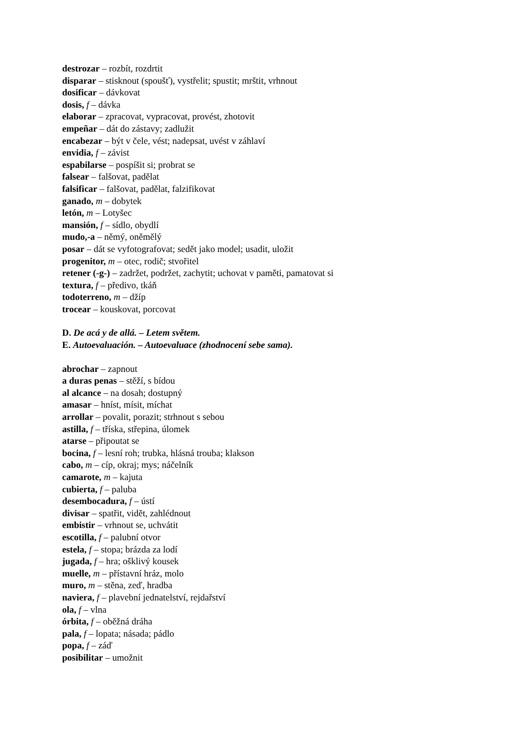destrozar – rozbít, rozdrtit
disparar – stisknout (spoušť), vystřelit; spustit; mrštit, vrhnout
dosificar – dávkovat
dosis, f – dávka
elaborar – zpracovat, vypracovat, provést, zhotovit
empeñar – dát do zástavy; zadlužit
encabezar – být v čele, vést; nadepsat, uvést v záhlaví
envidia, f – závist
espabilarse – pospíšit si; probrat se
falsear – falšovat, padělat
falsificar – falšovat, padělat, falzifikovat
ganado, m – dobytek
letón, m – Lotyšec
mansión, f – sídlo, obydlí
mudo,-a – němý, oněmělý
posar – dát se vyfotografovat; sedět jako model; usadit, uložit
progenitor, m – otec, rodič; stvořitel
retener (-g-) – zadržet, podržet, zachytit; uchovat v paměti, pamatovat si
textura, f – předivo, tkáň
todoterreno, m – džíp
trocear – kouskovat, porcovat
D. De acá y de allá. – Letem světem.
E. Autoevaluación. – Autoevaluace (zhodnocení sebe sama).
abrochar – zapnout
a duras penas – stěží, s bídou
al alcance – na dosah; dostupný
amasar – hníst, mísit, míchat
arrollar – povalit, porazit; strhnout s sebou
astilla, f – tříska, střepina, úlomek
atarse – připoutat se
bocina, f – lesní roh; trubka, hlásná trouba; klakson
cabo, m – cíp, okraj; mys; náčelník
camarote, m – kajuta
cubierta, f – paluba
desembocadura, f – ústí
divisar – spatřit, vidět, zahlédnout
embistir – vrhnout se, uchvátit
escotilla, f – palubní otvor
estela, f – stopa; brázda za lodí
jugada, f – hra; ošklivý kousek
muelle, m – přístavní hráz, molo
muro, m – stěna, zeď, hradba
naviera, f – plavební jednatelství, rejdařství
ola, f – vlna
órbita, f – oběžná dráha
pala, f – lopata; násada; pádlo
popa, f – záď
posibilitar – umožnit